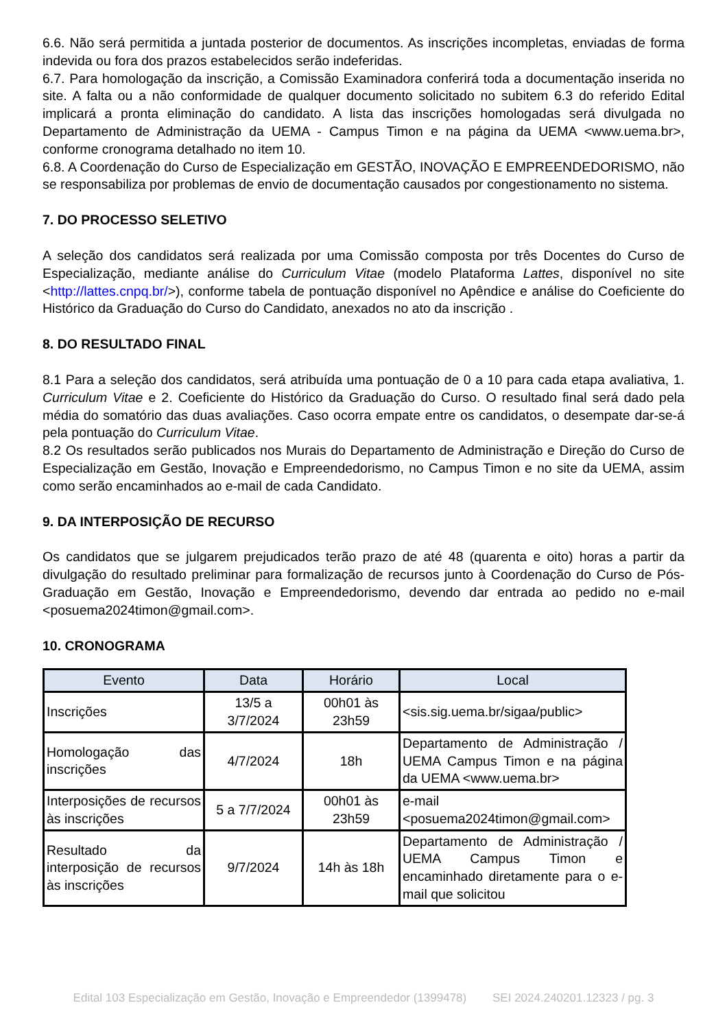6.6. Não será permitida a juntada posterior de documentos. As inscrições incompletas, enviadas de forma indevida ou fora dos prazos estabelecidos serão indeferidas.
6.7. Para homologação da inscrição, a Comissão Examinadora conferirá toda a documentação inserida no site. A falta ou a não conformidade de qualquer documento solicitado no subitem 6.3 do referido Edital implicará a pronta eliminação do candidato. A lista das inscrições homologadas será divulgada no Departamento de Administração da UEMA - Campus Timon e na página da UEMA <www.uema.br>, conforme cronograma detalhado no item 10.
6.8. A Coordenação do Curso de Especialização em GESTÃO, INOVAÇÃO E EMPREENDEDORISMO, não se responsabiliza por problemas de envio de documentação causados por congestionamento no sistema.
7. DO PROCESSO SELETIVO
A seleção dos candidatos será realizada por uma Comissão composta por três Docentes do Curso de Especialização, mediante análise do Curriculum Vitae (modelo Plataforma Lattes, disponível no site <http://lattes.cnpq.br/>), conforme tabela de pontuação disponível no Apêndice e análise do Coeficiente do Histórico da Graduação do Curso do Candidato, anexados no ato da inscrição .
8. DO RESULTADO FINAL
8.1 Para a seleção dos candidatos, será atribuída uma pontuação de 0 a 10 para cada etapa avaliativa, 1. Curriculum Vitae e 2. Coeficiente do Histórico da Graduação do Curso. O resultado final será dado pela média do somatório das duas avaliações. Caso ocorra empate entre os candidatos, o desempate dar-se-á pela pontuação do Curriculum Vitae.
8.2 Os resultados serão publicados nos Murais do Departamento de Administração e Direção do Curso de Especialização em Gestão, Inovação e Empreendedorismo, no Campus Timon e no site da UEMA, assim como serão encaminhados ao e-mail de cada Candidato.
9. DA INTERPOSIÇÃO DE RECURSO
Os candidatos que se julgarem prejudicados terão prazo de até 48 (quarenta e oito) horas a partir da divulgação do resultado preliminar para formalização de recursos junto à Coordenação do Curso de Pós-Graduação em Gestão, Inovação e Empreendedorismo, devendo dar entrada ao pedido no e-mail <posuema2024timon@gmail.com>.
10. CRONOGRAMA
| Evento | Data | Horário | Local |
| --- | --- | --- | --- |
| Inscrições | 13/5 a 3/7/2024 | 00h01 às 23h59 | <sis.sig.uema.br/sigaa/public> |
| Homologação das inscrições | 4/7/2024 | 18h | Departamento de Administração / UEMA Campus Timon e na página da UEMA <www.uema.br> |
| Interposições de recursos às inscrições | 5 a 7/7/2024 | 00h01 às 23h59 | e-mail <posuema2024timon@gmail.com> |
| Resultado da interposição de recursos às inscrições | 9/7/2024 | 14h às 18h | Departamento de Administração / UEMA Campus Timon e encaminhado diretamente para o e-mail que solicitou |
Edital 103 Especialização em Gestão, Inovação e Empreendedor (1399478) SEI 2024.240201.12323 / pg. 3